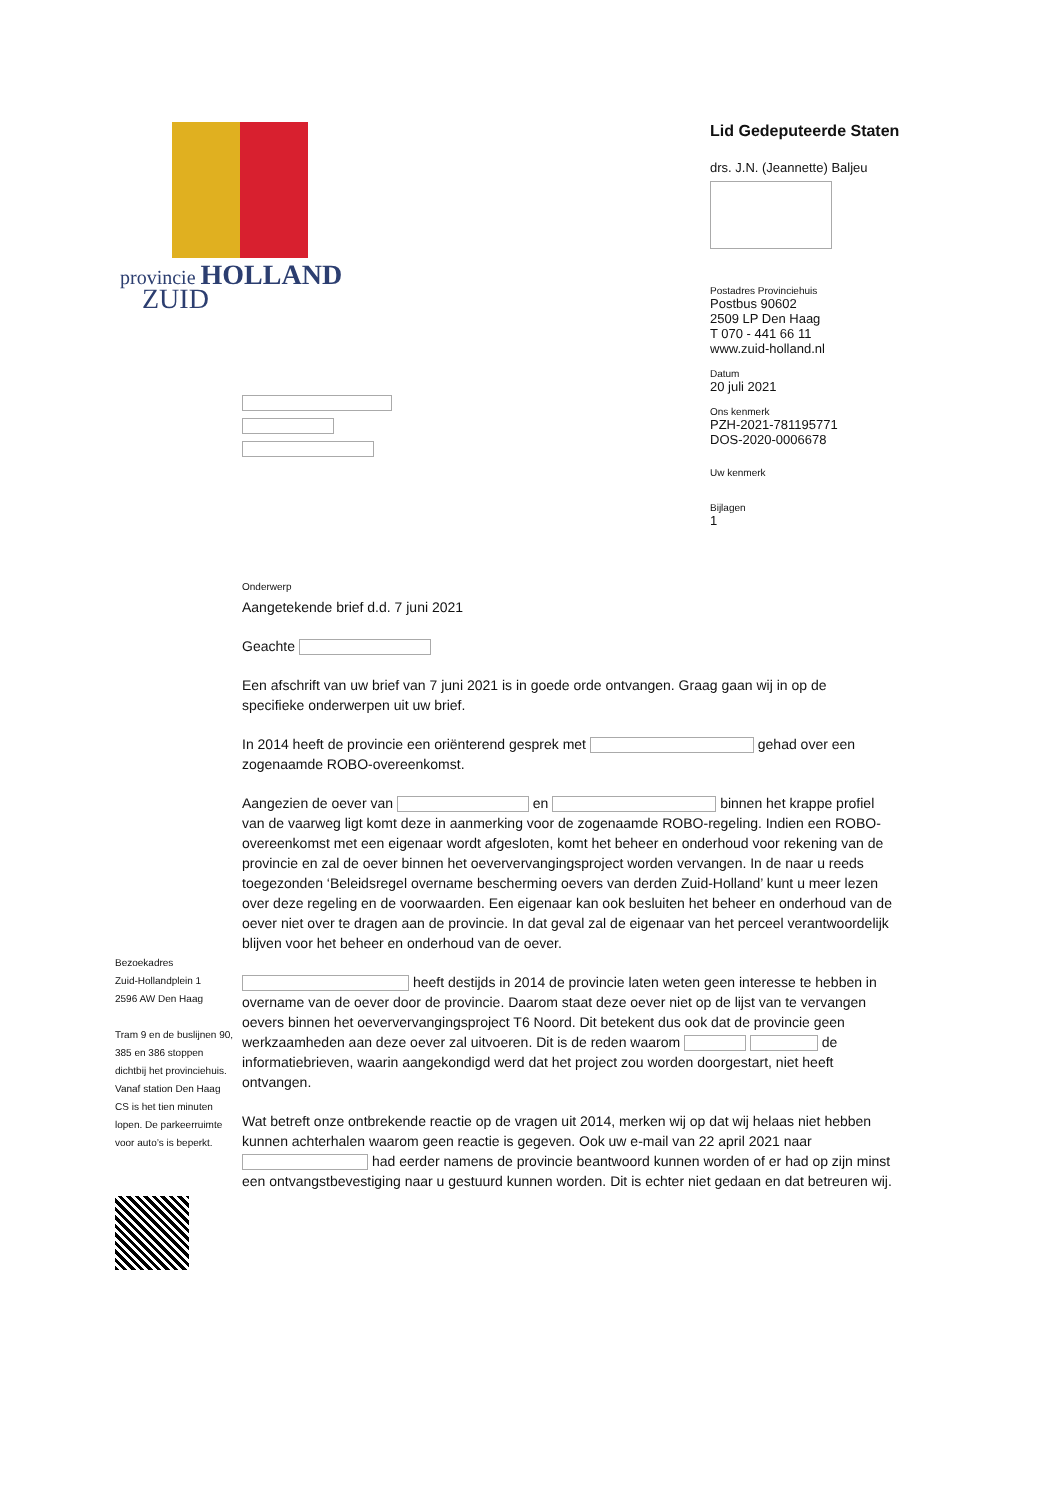provincie HOLLAND
ZUID
Lid Gedeputeerde Staten
drs. J.N. (Jeannette) Baljeu
Postadres Provinciehuis
Postbus 90602
2509 LP Den Haag
T 070 - 441 66 11
www.zuid-holland.nl
Datum
20 juli 2021
Ons kenmerk
PZH-2021-781195771
DOS-2020-0006678
Uw kenmerk
Bijlagen
1
Onderwerp
Aangetekende brief d.d. 7 juni 2021
Geachte
Een afschrift van uw brief van 7 juni 2021 is in goede orde ontvangen. Graag gaan wij in op de specifieke onderwerpen uit uw brief.
In 2014 heeft de provincie een oriënterend gesprek met gehad over een zogenaamde ROBO-overeenkomst.
Aangezien de oever van en binnen het krappe profiel van de vaarweg ligt komt deze in aanmerking voor de zogenaamde ROBO-regeling. Indien een ROBO-overeenkomst met een eigenaar wordt afgesloten, komt het beheer en onderhoud voor rekening van de provincie en zal de oever binnen het oeververvangingsproject worden vervangen. In de naar u reeds toegezonden ‘Beleidsregel overname bescherming oevers van derden Zuid-Holland’ kunt u meer lezen over deze regeling en de voorwaarden. Een eigenaar kan ook besluiten het beheer en onderhoud van de oever niet over te dragen aan de provincie. In dat geval zal de eigenaar van het perceel verantwoordelijk blijven voor het beheer en onderhoud van de oever.
heeft destijds in 2014 de provincie laten weten geen interesse te hebben in overname van de oever door de provincie. Daarom staat deze oever niet op de lijst van te vervangen oevers binnen het oeververvangingsproject T6 Noord. Dit betekent dus ook dat de provincie geen werkzaamheden aan deze oever zal uitvoeren. Dit is de reden waarom de informatiebrieven, waarin aangekondigd werd dat het project zou worden doorgestart, niet heeft ontvangen.
Wat betreft onze ontbrekende reactie op de vragen uit 2014, merken wij op dat wij helaas niet hebben kunnen achterhalen waarom geen reactie is gegeven. Ook uw e-mail van 22 april 2021 naar had eerder namens de provincie beantwoord kunnen worden of er had op zijn minst een ontvangstbevestiging naar u gestuurd kunnen worden. Dit is echter niet gedaan en dat betreuren wij.
Bezoekadres
Zuid-Hollandplein 1
2596 AW Den Haag
Tram 9 en de buslijnen 90, 385 en 386 stoppen dichtbij het provinciehuis. Vanaf station Den Haag CS is het tien minuten lopen. De parkeerruimte voor auto’s is beperkt.